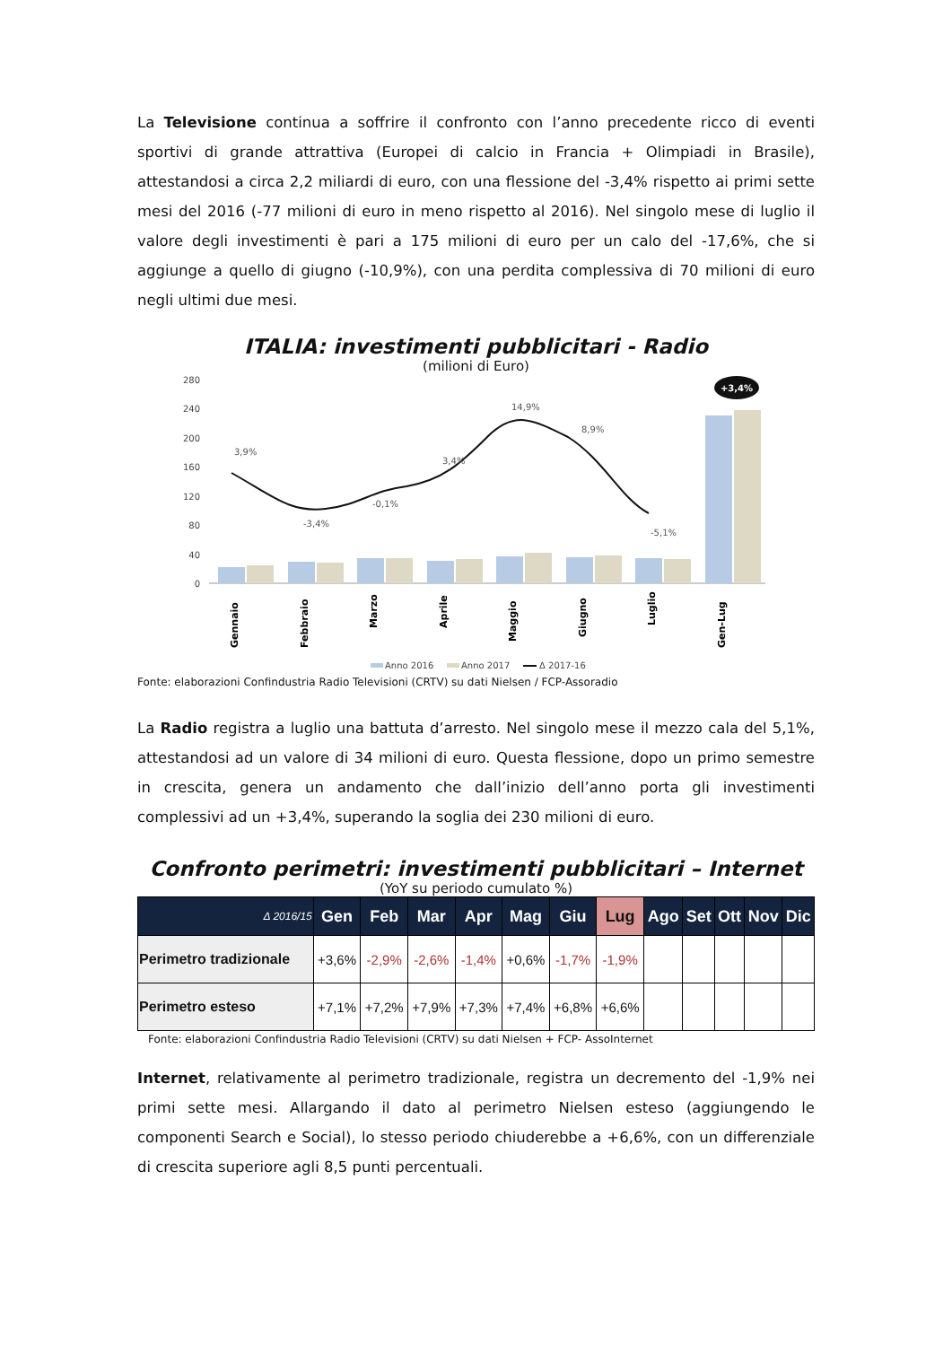La Televisione continua a soffrire il confronto con l’anno precedente ricco di eventi sportivi di grande attrattiva (Europei di calcio in Francia + Olimpiadi in Brasile), attestandosi a circa 2,2 miliardi di euro, con una flessione del -3,4% rispetto ai primi sette mesi del 2016 (-77 milioni di euro in meno rispetto al 2016). Nel singolo mese di luglio il valore degli investimenti è pari a 175 milioni di euro per un calo del -17,6%, che si aggiunge a quello di giugno (-10,9%), con una perdita complessiva di 70 milioni di euro negli ultimi due mesi.
ITALIA: investimenti pubblicitari - Radio
(milioni di Euro)
280
240
200
160
120
80
40
0
3,9%
-3,4%
-0,1%
3,4%
14,9%
8,9%
-5,1%
+3,4%
Gennaio
Febbraio
Marzo
Aprile
Maggio
Giugno
Luglio
Gen-Lug
Anno 2016
Anno 2017
Δ 2017-16
Fonte: elaborazioni Confindustria Radio Televisioni (CRTV) su dati Nielsen / FCP-Assoradio
La Radio registra a luglio una battuta d’arresto. Nel singolo mese il mezzo cala del 5,1%, attestandosi ad un valore di 34 milioni di euro. Questa flessione, dopo un primo semestre in crescita, genera un andamento che dall’inizio dell’anno porta gli investimenti complessivi ad un +3,4%, superando la soglia dei 230 milioni di euro.
Confronto perimetri: investimenti pubblicitari – Internet
(YoY su periodo cumulato %)
| Δ 2016/15 | Gen | Feb | Mar | Apr | Mag | Giu | Lug | Ago | Set | Ott | Nov | Dic |
| --- | --- | --- | --- | --- | --- | --- | --- | --- | --- | --- | --- | --- |
| Perimetro tradizionale | +3,6% | -2,9% | -2,6% | -1,4% | +0,6% | -1,7% | -1,9% | | | | | |
| Perimetro esteso | +7,1% | +7,2% | +7,9% | +7,3% | +7,4% | +6,8% | +6,6% | | | | | |
Fonte: elaborazioni Confindustria Radio Televisioni (CRTV) su dati Nielsen + FCP- AssoInternet
Internet, relativamente al perimetro tradizionale, registra un decremento del -1,9% nei primi sette mesi. Allargando il dato al perimetro Nielsen esteso (aggiungendo le componenti Search e Social), lo stesso periodo chiuderebbe a +6,6%, con un differenziale di crescita superiore agli 8,5 punti percentuali.